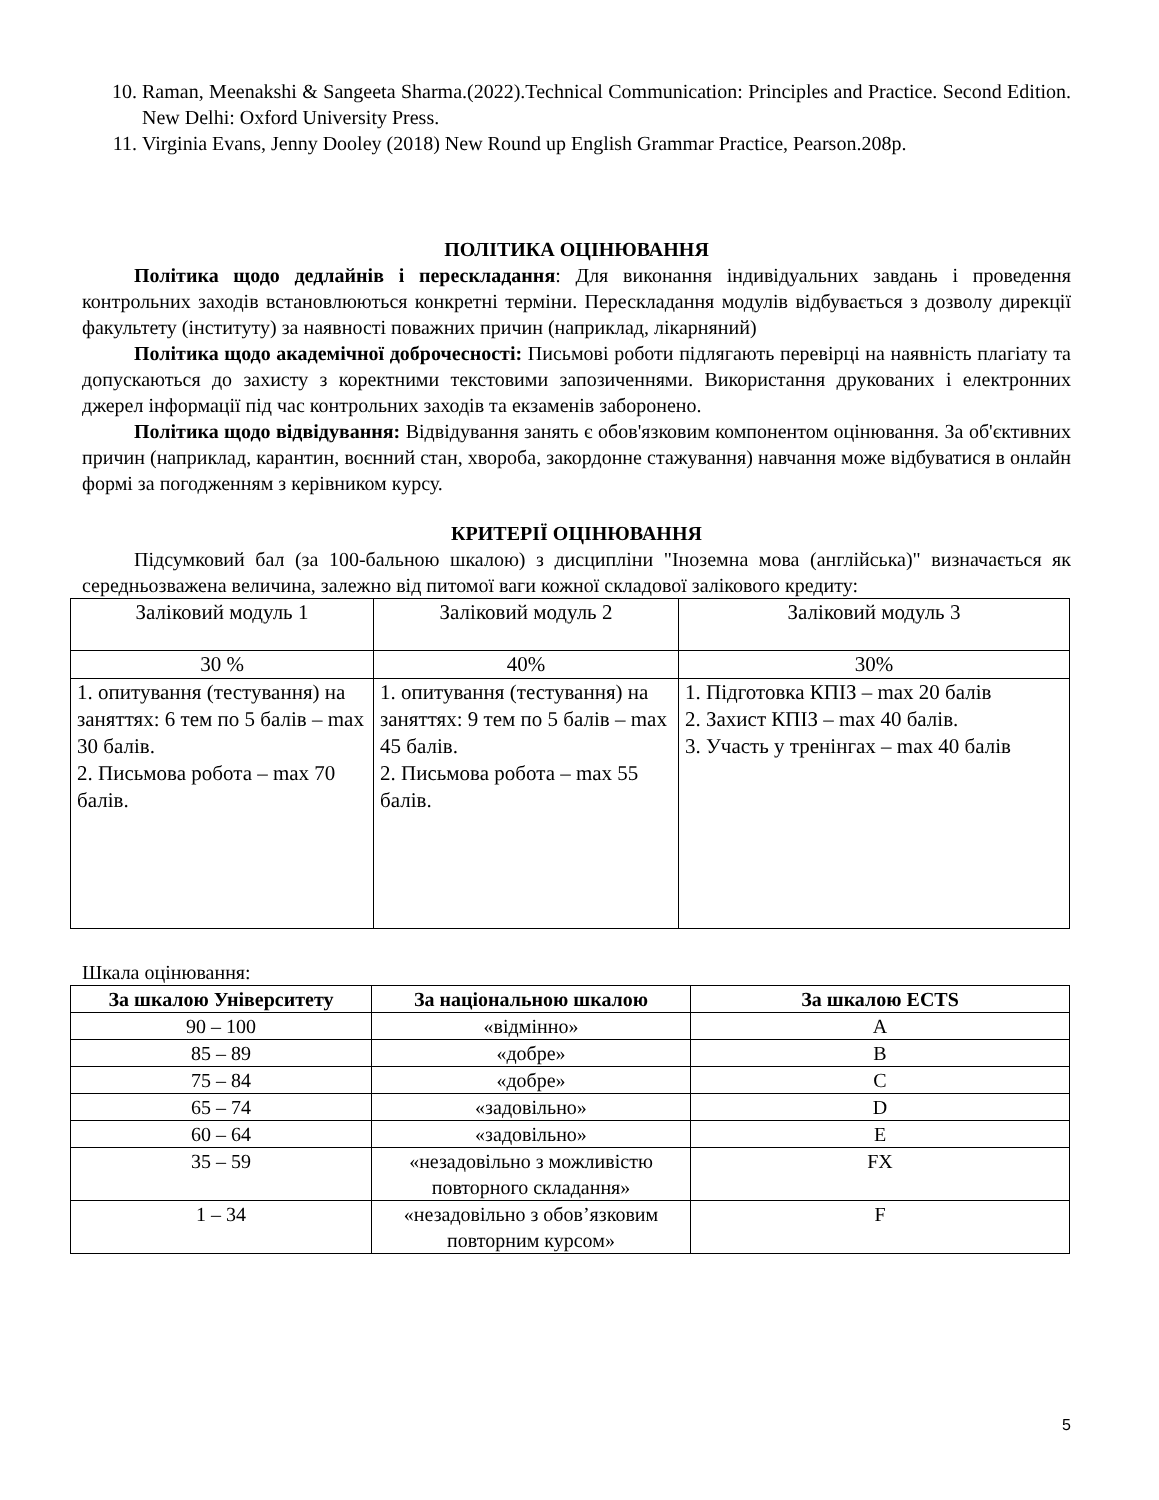10. Raman, Meenakshi & Sangeeta Sharma.(2022).Technical Communication: Principles and Practice. Second Edition. New Delhi: Oxford University Press.
11. Virginia Evans, Jenny Dooley (2018) New Round up English Grammar Practice, Pearson.208p.
ПОЛІТИКА ОЦІНЮВАННЯ
Політика щодо дедлайнів і перескладання: Для виконання індивідуальних завдань і проведення контрольних заходів встановлюються конкретні терміни. Перескладання модулів відбувається з дозволу дирекції факультету (інституту) за наявності поважних причин (наприклад, лікарняний)
Політика щодо академічної доброчесності: Письмові роботи підлягають перевірці на наявність плагіату та допускаються до захисту з коректними текстовими запозиченнями. Використання друкованих і електронних джерел інформації під час контрольних заходів та екзаменів заборонено.
Політика щодо відвідування: Відвідування занять є обов'язковим компонентом оцінювання. За об'єктивних причин (наприклад, карантин, воєнний стан, хвороба, закордонне стажування) навчання може відбуватися в онлайн формі за погодженням з керівником курсу.
КРИТЕРІЇ ОЦІНЮВАННЯ
Підсумковий бал (за 100-бальною шкалою) з дисципліни "Іноземна мова (англійська)" визначається як середньозважена величина, залежно від питомої ваги кожної складової залікового кредиту:
| Заліковий модуль 1 | Заліковий модуль 2 | Заліковий модуль 3 |
| 30 % | 40% | 30% |
| 1. опитування (тестування) на заняттях: 6 тем по 5 балів – max 30 балів. 2. Письмова робота – max 70 балів. | 1. опитування (тестування) на заняттях: 9 тем по 5 балів – max 45 балів. 2. Письмова робота – max 55 балів. | 1. Підготовка КПІЗ – max 20 балів 2. Захист КПІЗ – max 40 балів. 3. Участь у тренінгах – max 40 балів |
Шкала оцінювання:
| За шкалою Університету | За національною шкалою | За шкалою ECTS |
| --- | --- | --- |
| 90 – 100 | «відмінно» | A |
| 85 – 89 | «добре» | B |
| 75 – 84 | «добре» | C |
| 65 – 74 | «задовільно» | D |
| 60 – 64 | «задовільно» | E |
| 35 – 59 | «незадовільно з можливістю повторного складання» | FX |
| 1 – 34 | «незадовільно з обов’язковим повторним курсом» | F |
5